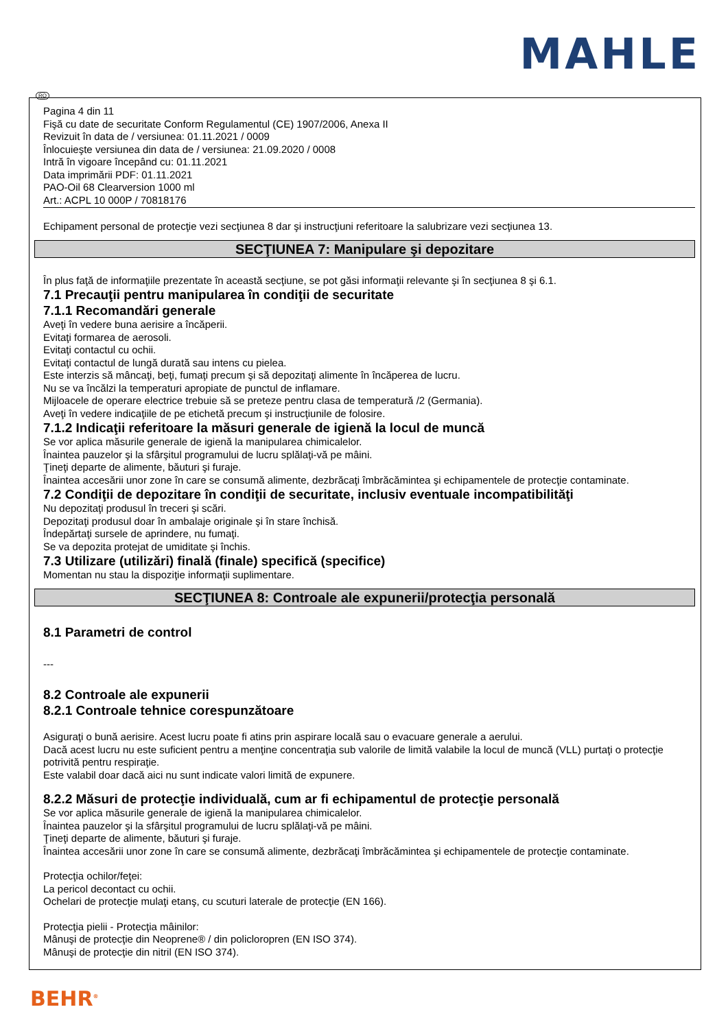MAHLE
RO
Pagina 4 din 11
Fişă cu date de securitate Conform Regulamentul (CE) 1907/2006, Anexa II
Revizuit în data de / versiunea: 01.11.2021 / 0009
Înlocuieşte versiunea din data de / versiunea: 21.09.2020 / 0008
Intră în vigoare începând cu: 01.11.2021
Data imprimării PDF: 01.11.2021
PAO-Oil 68 Clearversion 1000 ml
Art.: ACPL 10 000P / 70818176
Echipament personal de protecţie vezi secţiunea 8 dar şi instrucţiuni referitoare la salubrizare vezi secţiunea 13.
SECŢIUNEA 7: Manipulare şi depozitare
În plus faţă de informaţiile prezentate în această secţiune, se pot găsi informaţii relevante şi în secţiunea 8 şi 6.1.
7.1 Precauţii pentru manipularea în condiţii de securitate
7.1.1 Recomandări generale
Aveţi în vedere buna aerisire a încăperii.
Evitaţi formarea de aerosoli.
Evitaţi contactul cu ochii.
Evitaţi contactul de lungă durată sau intens cu pielea.
Este interzis să mâncaţi, beţi, fumaţi precum şi să depozitaţi alimente în încăperea de lucru.
Nu se va încălzi la temperaturi apropiate de punctul de inflamare.
Mijloacele de operare electrice trebuie să se preteze pentru clasa de temperatură /2 (Germania).
Aveţi în vedere indicaţiile de pe etichetă precum şi instrucţiunile de folosire.
7.1.2 Indicaţii referitoare la măsuri generale de igienă la locul de muncă
Se vor aplica măsurile generale de igienă la manipularea chimicalelor.
Înaintea pauzelor şi la sfârşitul programului de lucru splălaţi-vă pe mâini.
Ţineţi departe de alimente, băuturi şi furaje.
Înaintea accesării unor zone în care se consumă alimente, dezbrăcaţi îmbrăcămintea şi echipamentele de protecţie contaminate.
7.2 Condiţii de depozitare în condiţii de securitate, inclusiv eventuale incompatibilităţi
Nu depozitaţi produsul în treceri şi scări.
Depozitaţi produsul doar în ambalaje originale şi în stare închisă.
Îndepărtaţi sursele de aprindere, nu fumaţi.
Se va depozita protejat de umiditate şi închis.
7.3 Utilizare (utilizări) finală (finale) specifică (specifice)
Momentan nu stau la dispoziţie informaţii suplimentare.
SECŢIUNEA 8: Controale ale expunerii/protecţia personală
8.1 Parametri de control
---
8.2 Controale ale expunerii
8.2.1 Controale tehnice corespunzătoare
Asiguraţi o bună aerisire. Acest lucru poate fi atins prin aspirare locală sau o evacuare generale a aerului.
Dacă acest lucru nu este suficient pentru a menţine concentraţia sub valorile de limită valabile la locul de muncă (VLL) purtaţi o protecţie potrivită pentru respiraţie.
Este valabil doar dacă aici nu sunt indicate valori limită de expunere.
8.2.2 Măsuri de protecţie individuală, cum ar fi echipamentul de protecţie personală
Se vor aplica măsurile generale de igienă la manipularea chimicalelor.
Înaintea pauzelor şi la sfârşitul programului de lucru splălaţi-vă pe mâini.
Ţineţi departe de alimente, băuturi şi furaje.
Înaintea accesării unor zone în care se consumă alimente, dezbrăcaţi îmbrăcămintea şi echipamentele de protecţie contaminate.
Protecţia ochilor/feţei:
La pericol decontact cu ochii.
Ochelari de protecţie mulaţi etanş, cu scuturi laterale de protecţie (EN 166).
Protecţia pielii - Protecţia mâinilor:
Mânuşi de protecţie din Neoprene® / din policloropren (EN ISO 374).
Mânuşi de protecţie din nitril (EN ISO 374).
BEHR<sup>®</sup>